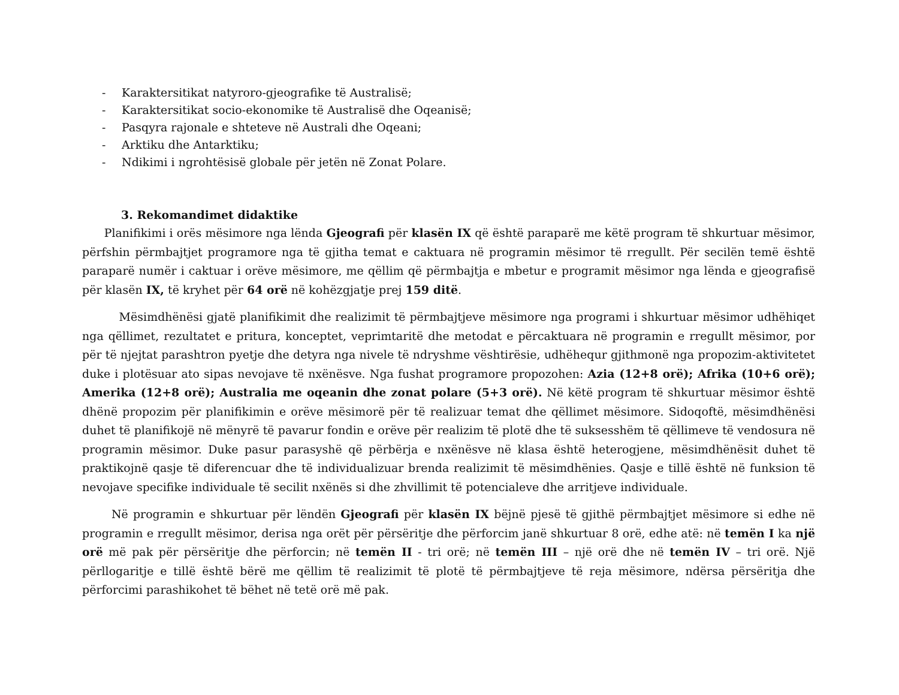- Karaktersitikat natyroro-gjeografike të Australisë;
- Karaktersitikat socio-ekonomike të Australisë dhe Oqeanisë;
- Pasqyra rajonale e shteteve në Australi dhe Oqeani;
- Arktiku dhe Antarktiku;
- Ndikimi i ngrohtësisë globale për jetën në Zonat Polare.
3. Rekomandimet didaktike
Planifikimi i orës mësimore nga lënda Gjeografi për klasën IX që është paraparë me këtë program të shkurtuar mësimor, përfshin përmbajtjet programore nga të gjitha temat e caktuara në programin mësimor të rregullt. Për secilën temë është paraparë numër i caktuar i orëve mësimore, me qëllim që përmbajtja e mbetur e programit mësimor nga lënda e gjeografisë për klasën IX, të kryhet për 64 orë në kohëzgjatje prej 159 ditë.
Mësimdhënësi gjatë planifikimit dhe realizimit të përmbajtjeve mësimore nga programi i shkurtuar mësimor udhëhiqet nga qëllimet, rezultatet e pritura, konceptet, veprimtaritë dhe metodat e përcaktuara në programin e rregullt mësimor, por për të njejtat parashtron pyetje dhe detyra nga nivele të ndryshme vështirësie, udhëhequr gjithmonë nga propozim-aktivitetet duke i plotësuar ato sipas nevojave të nxënësve. Nga fushat programore propozohen: Azia (12+8 orë); Afrika (10+6 orë); Amerika (12+8 orë); Australia me oqeanin dhe zonat polare (5+3 orë). Në këtë program të shkurtuar mësimor është dhënë propozim për planifikimin e orëve mësimorë për të realizuar temat dhe qëllimet mësimore. Sidoqoftë, mësimdhënësi duhet të planifikojë në mënyrë të pavarur fondin e orëve për realizim të plotë dhe të suksesshëm të qëllimeve të vendosura në programin mësimor. Duke pasur parasyshë që përbërja e nxënësve në klasa është heterogjene, mësimdhënësit duhet të praktikojnë qasje të diferencuar dhe të individualizuar brenda realizimit të mësimdhënies. Qasje e tillë është në funksion të nevojave specifike individuale të secilit nxënës si dhe zhvillimit të potencialeve dhe arritjeve individuale.
Në programin e shkurtuar për lëndën Gjeografi për klasën IX bëjnë pjesë të gjithë përmbajtjet mësimore si edhe në programin e rregullt mësimor, derisa nga orët për përsëritje dhe përforcim janë shkurtuar 8 orë, edhe atë: në temën I ka një orë më pak për përsëritje dhe përforcin; në temën II - tri orë; në temën III – një orë dhe në temën IV – tri orë. Një përllogaritje e tillë është bërë me qëllim të realizimit të plotë të përmbajtjeve të reja mësimore, ndërsa përsëritja dhe përforcimi parashikohet të bëhet në tetë orë më pak.